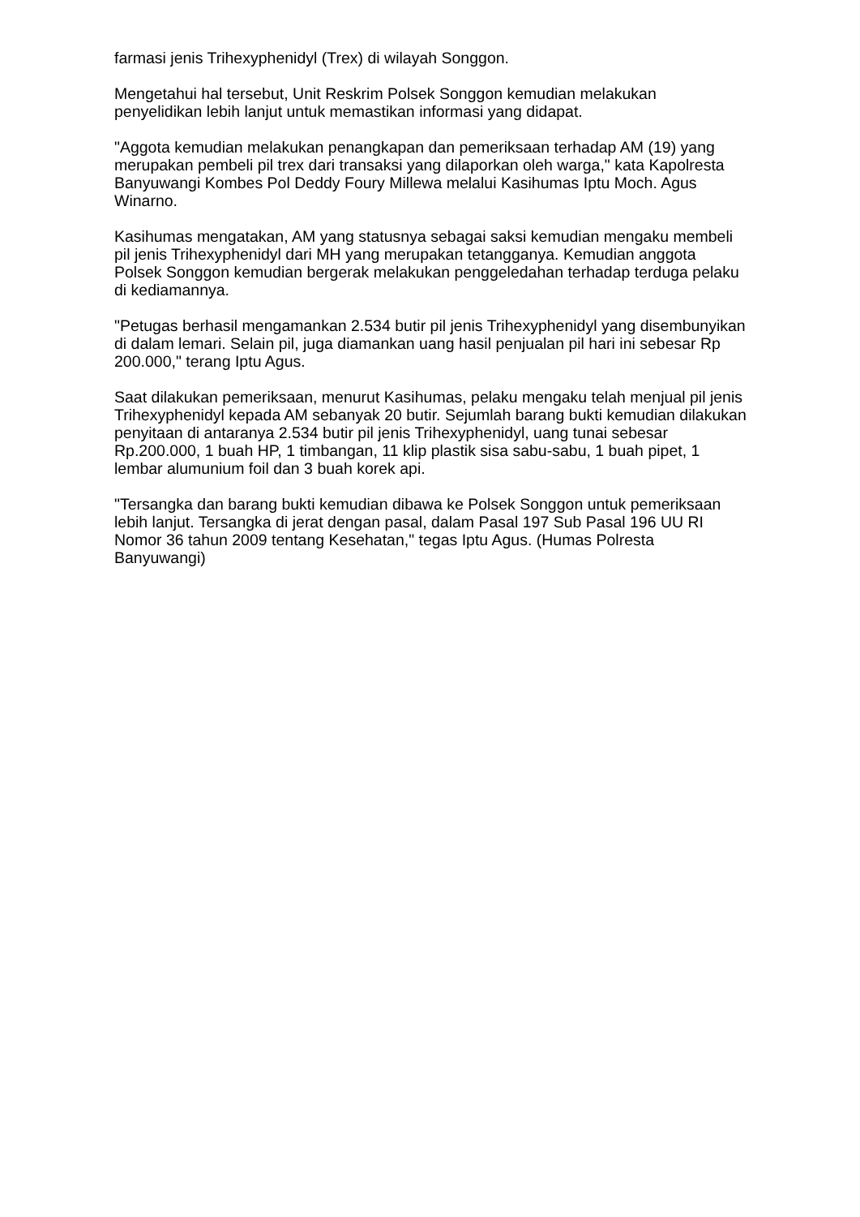farmasi jenis Trihexyphenidyl (Trex) di wilayah Songgon.
Mengetahui hal tersebut, Unit Reskrim Polsek Songgon kemudian melakukan penyelidikan lebih lanjut untuk memastikan informasi yang didapat.
"Aggota kemudian melakukan penangkapan dan pemeriksaan terhadap AM (19) yang merupakan pembeli pil trex dari transaksi yang dilaporkan oleh warga," kata Kapolresta Banyuwangi Kombes Pol Deddy Foury Millewa melalui Kasihumas Iptu Moch. Agus Winarno.
Kasihumas mengatakan, AM yang statusnya sebagai saksi kemudian mengaku membeli pil jenis Trihexyphenidyl dari MH yang merupakan tetangganya. Kemudian anggota Polsek Songgon kemudian bergerak melakukan penggeledahan terhadap terduga pelaku di kediamannya.
"Petugas berhasil mengamankan 2.534 butir pil jenis Trihexyphenidyl yang disembunyikan di dalam lemari. Selain pil, juga diamankan uang hasil penjualan pil hari ini sebesar Rp 200.000," terang Iptu Agus.
Saat dilakukan pemeriksaan, menurut Kasihumas, pelaku mengaku telah menjual pil jenis Trihexyphenidyl kepada AM sebanyak 20 butir. Sejumlah barang bukti kemudian dilakukan penyitaan di antaranya 2.534 butir pil jenis Trihexyphenidyl, uang tunai sebesar Rp.200.000, 1 buah HP, 1 timbangan, 11 klip plastik sisa sabu-sabu, 1 buah pipet, 1 lembar alumunium foil dan 3 buah korek api.
"Tersangka dan barang bukti kemudian dibawa ke Polsek Songgon untuk pemeriksaan lebih lanjut. Tersangka di jerat dengan pasal, dalam Pasal 197 Sub Pasal 196 UU RI Nomor 36 tahun 2009 tentang Kesehatan," tegas Iptu Agus. (Humas Polresta Banyuwangi)